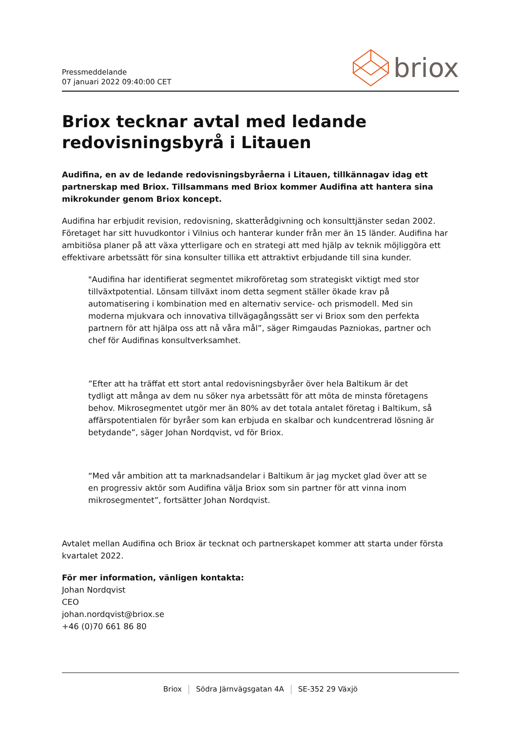Pressmeddelande
07 januari 2022 09:40:00 CET
briox
Briox tecknar avtal med ledande redovisningsbyrå i Litauen
Audifina, en av de ledande redovisningsbyråerna i Litauen, tillkännagav idag ett partnerskap med Briox. Tillsammans med Briox kommer Audifina att hantera sina mikrokunder genom Briox koncept.
Audifina har erbjudit revision, redovisning, skatterådgivning och konsulttjänster sedan 2002. Företaget har sitt huvudkontor i Vilnius och hanterar kunder från mer än 15 länder. Audifina har ambitiösa planer på att växa ytterligare och en strategi att med hjälp av teknik möjliggöra ett effektivare arbetssätt för sina konsulter tillika ett attraktivt erbjudande till sina kunder.
"Audifina har identifierat segmentet mikroföretag som strategiskt viktigt med stor tillväxtpotential. Lönsam tillväxt inom detta segment ställer ökade krav på automatisering i kombination med en alternativ service- och prismodell. Med sin moderna mjukvara och innovativa tillvägagångssätt ser vi Briox som den perfekta partnern för att hjälpa oss att nå våra mål”, säger Rimgaudas Pazniokas, partner och chef för Audifinas konsultverksamhet.
”Efter att ha träffat ett stort antal redovisningsbyråer över hela Baltikum är det tydligt att många av dem nu söker nya arbetssätt för att möta de minsta företagens behov. Mikrosegmentet utgör mer än 80% av det totala antalet företag i Baltikum, så affärspotentialen för byråer som kan erbjuda en skalbar och kundcentrerad lösning är betydande”, säger Johan Nordqvist, vd för Briox.
“Med vår ambition att ta marknadsandelar i Baltikum är jag mycket glad över att se en progressiv aktör som Audifina välja Briox som sin partner för att vinna inom mikrosegmentet”, fortsätter Johan Nordqvist.
Avtalet mellan Audifina och Briox är tecknat och partnerskapet kommer att starta under första kvartalet 2022.
För mer information, vänligen kontakta:
Johan Nordqvist
CEO
johan.nordqvist@briox.se
+46 (0)70 661 86 80
Briox Södra Järnvägsgatan 4A SE-352 29 Växjö